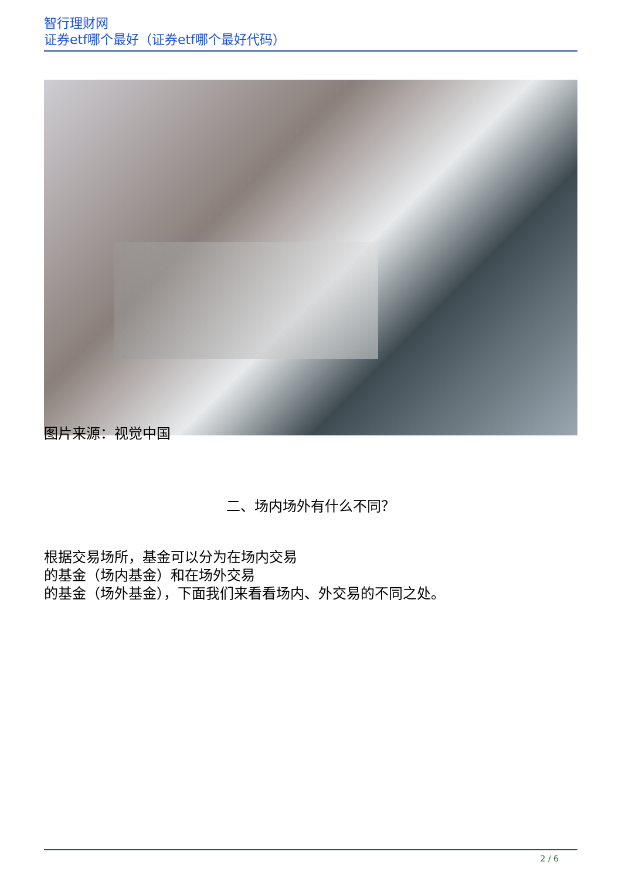智行理财网
证券etf哪个最好（证券etf哪个最好代码）
图片来源：视觉中国
二、场内场外有什么不同？
根据交易场所，基金可以分为在场内交易
的基金（场内基金）和在场外交易
的基金（场外基金），下面我们来看看场内、外交易的不同之处。
2 / 6